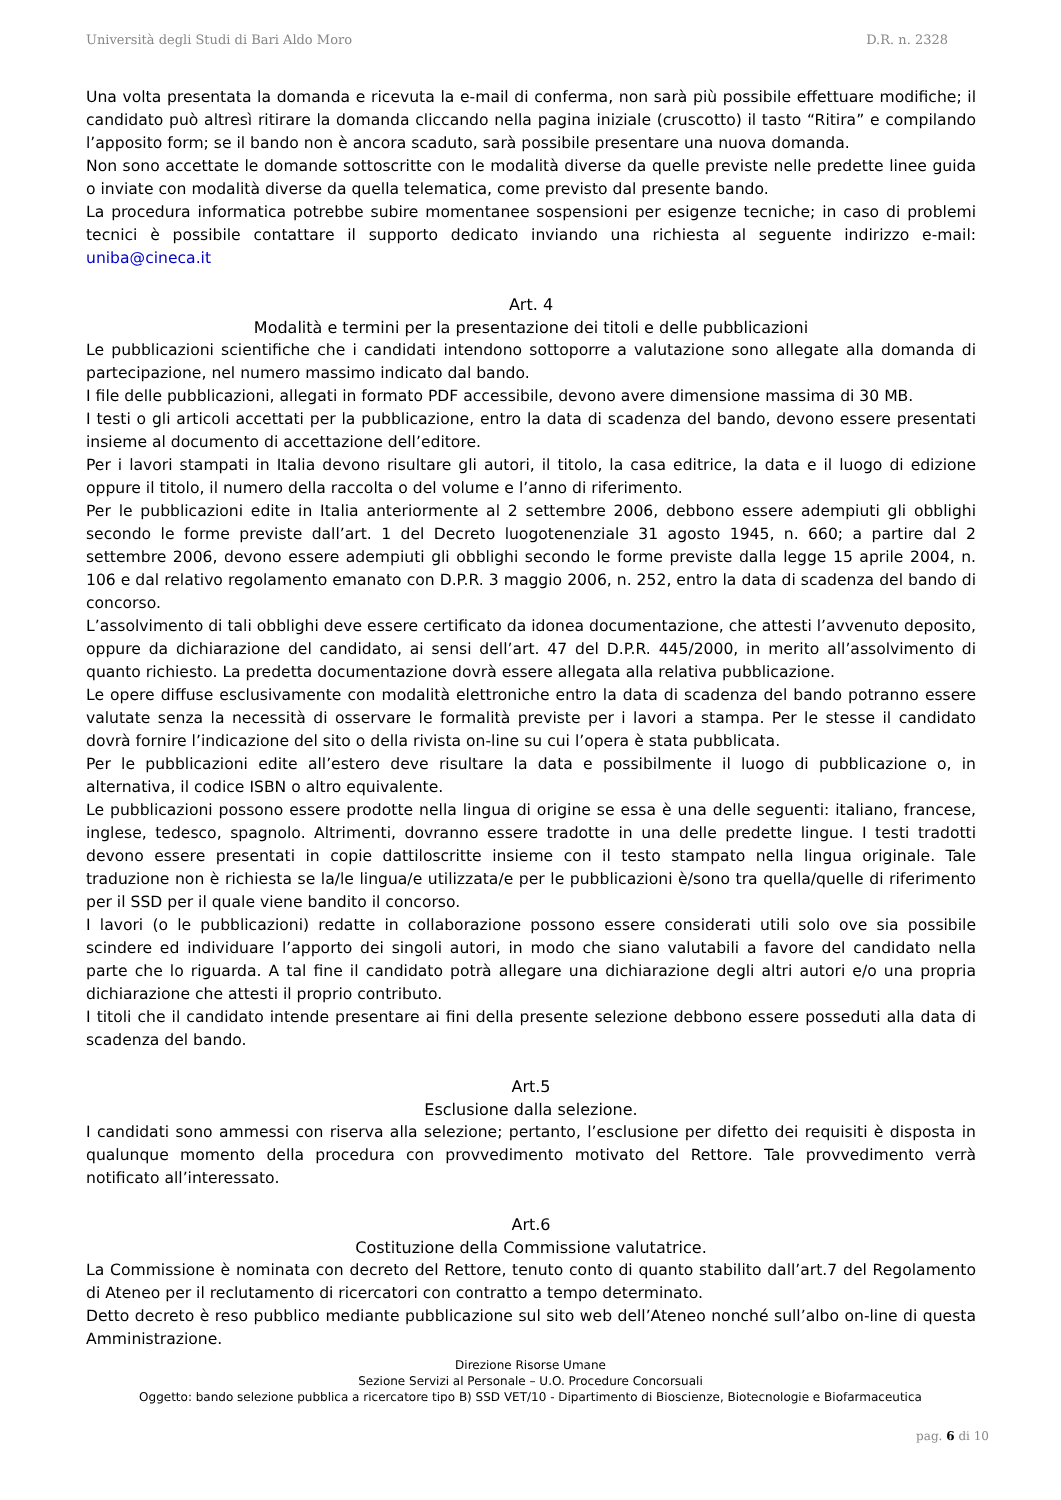Università degli Studi di Bari Aldo Moro D.R. n. 2328
Una volta presentata la domanda e ricevuta la e-mail di conferma, non sarà più possibile effettuare modifiche; il candidato può altresì ritirare la domanda cliccando nella pagina iniziale (cruscotto) il tasto “Ritira” e compilando l’apposito form; se il bando non è ancora scaduto, sarà possibile presentare una nuova domanda.
Non sono accettate le domande sottoscritte con le modalità diverse da quelle previste nelle predette linee guida o inviate con modalità diverse da quella telematica, come previsto dal presente bando.
La procedura informatica potrebbe subire momentanee sospensioni per esigenze tecniche; in caso di problemi tecnici è possibile contattare il supporto dedicato inviando una richiesta al seguente indirizzo e-mail: uniba@cineca.it
Art. 4
Modalità e termini per la presentazione dei titoli e delle pubblicazioni
Le pubblicazioni scientifiche che i candidati intendono sottoporre a valutazione sono allegate alla domanda di partecipazione, nel numero massimo indicato dal bando.
I file delle pubblicazioni, allegati in formato PDF accessibile, devono avere dimensione massima di 30 MB.
I testi o gli articoli accettati per la pubblicazione, entro la data di scadenza del bando, devono essere presentati insieme al documento di accettazione dell’editore.
Per i lavori stampati in Italia devono risultare gli autori, il titolo, la casa editrice, la data e il luogo di edizione oppure il titolo, il numero della raccolta o del volume e l’anno di riferimento.
Per le pubblicazioni edite in Italia anteriormente al 2 settembre 2006, debbono essere adempiuti gli obblighi secondo le forme previste dall’art. 1 del Decreto luogotenenziale 31 agosto 1945, n. 660; a partire dal 2 settembre 2006, devono essere adempiuti gli obblighi secondo le forme previste dalla legge 15 aprile 2004, n. 106 e dal relativo regolamento emanato con D.P.R. 3 maggio 2006, n. 252, entro la data di scadenza del bando di concorso.
L’assolvimento di tali obblighi deve essere certificato da idonea documentazione, che attesti l’avvenuto deposito, oppure da dichiarazione del candidato, ai sensi dell’art. 47 del D.P.R. 445/2000, in merito all’assolvimento di quanto richiesto. La predetta documentazione dovrà essere allegata alla relativa pubblicazione.
Le opere diffuse esclusivamente con modalità elettroniche entro la data di scadenza del bando potranno essere valutate senza la necessità di osservare le formalità previste per i lavori a stampa. Per le stesse il candidato dovrà fornire l’indicazione del sito o della rivista on-line su cui l’opera è stata pubblicata.
Per le pubblicazioni edite all’estero deve risultare la data e possibilmente il luogo di pubblicazione o, in alternativa, il codice ISBN o altro equivalente.
Le pubblicazioni possono essere prodotte nella lingua di origine se essa è una delle seguenti: italiano, francese, inglese, tedesco, spagnolo. Altrimenti, dovranno essere tradotte in una delle predette lingue. I testi tradotti devono essere presentati in copie dattiloscritte insieme con il testo stampato nella lingua originale. Tale traduzione non è richiesta se la/le lingua/e utilizzata/e per le pubblicazioni è/sono tra quella/quelle di riferimento per il SSD per il quale viene bandito il concorso.
I lavori (o le pubblicazioni) redatte in collaborazione possono essere considerati utili solo ove sia possibile scindere ed individuare l’apporto dei singoli autori, in modo che siano valutabili a favore del candidato nella parte che lo riguarda. A tal fine il candidato potrà allegare una dichiarazione degli altri autori e/o una propria dichiarazione che attesti il proprio contributo.
I titoli che il candidato intende presentare ai fini della presente selezione debbono essere posseduti alla data di scadenza del bando.
Art.5
Esclusione dalla selezione.
I candidati sono ammessi con riserva alla selezione; pertanto, l’esclusione per difetto dei requisiti è disposta in qualunque momento della procedura con provvedimento motivato del Rettore. Tale provvedimento verrà notificato all’interessato.
Art.6
Costituzione della Commissione valutatrice.
La Commissione è nominata con decreto del Rettore, tenuto conto di quanto stabilito dall’art.7 del Regolamento di Ateneo per il reclutamento di ricercatori con contratto a tempo determinato.
Detto decreto è reso pubblico mediante pubblicazione sul sito web dell’Ateneo nonché sull’albo on-line di questa Amministrazione.
Direzione Risorse Umane
Sezione Servizi al Personale – U.O. Procedure Concorsuali
Oggetto: bando selezione pubblica a ricercatore tipo B) SSD VET/10 - Dipartimento di Bioscienze, Biotecnologie e Biofarmaceutica
pag. 6 di 10